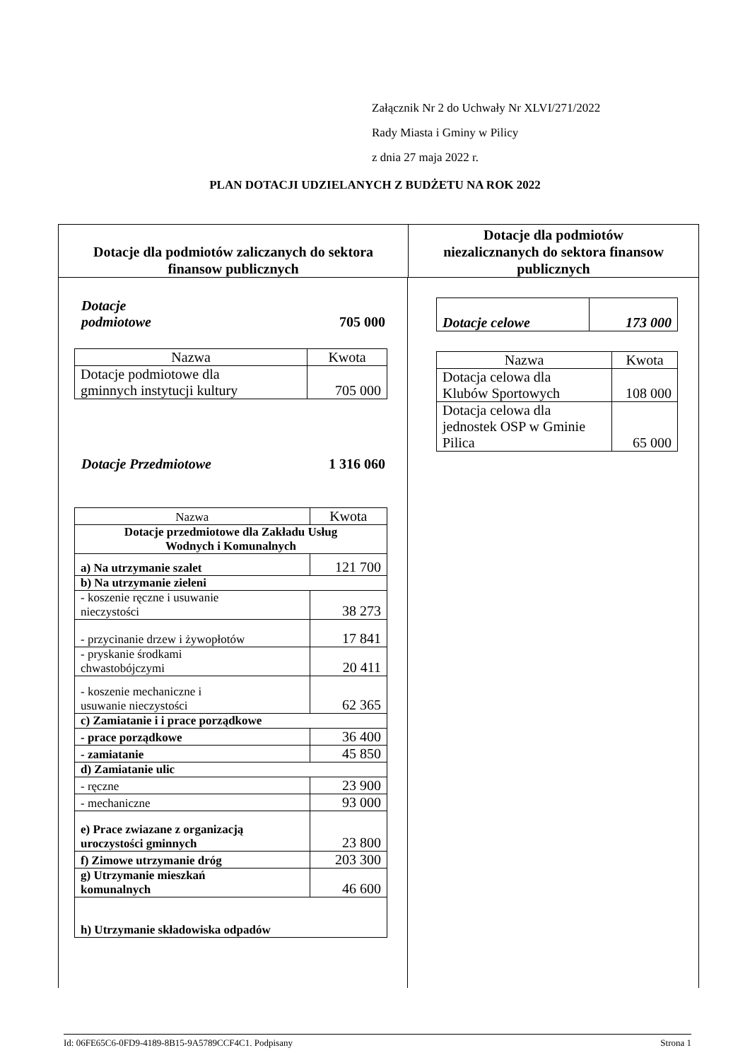Załącznik Nr 2 do Uchwały Nr XLVI/271/2022
Rady Miasta i Gminy w Pilicy
z dnia 27 maja 2022 r.
PLAN DOTACJI UDZIELANYCH Z BUDŻETU NA ROK 2022
Dotacje dla podmiotów zaliczanych do sektora
finansow publicznych
Dotacje dla podmiotów
niezalicznanych do sektora finansow
publicznych
Dotacje
podmiotowe 705 000
| Nazwa | Kwota |
| Dotacje podmiotowe dla gminnych instytucji kultury | 705 000 |
Dotacje Przedmiotowe 1 316 060
| Nazwa | Kwota |
| Dotacje przedmiotowe dla Zakładu Usług Wodnych i Komunalnych | |
| a) Na utrzymanie szalet | 121 700 |
| b) Na utrzymanie zieleni | |
| - koszenie ręczne i usuwanie nieczystości | 38 273 |
| - przycinanie drzew i żywopłotów | 17 841 |
| - pryskanie środkami chwastobójczymi | 20 411 |
| - koszenie mechaniczne i usuwanie nieczystości | 62 365 |
| c) Zamiatanie i i prace porządkowe | |
| - prace porządkowe | 36 400 |
| - zamiatanie | 45 850 |
| d) Zamiatanie ulic | |
| - ręczne | 23 900 |
| - mechaniczne | 93 000 |
| e) Prace zwiazane z organizacją uroczystości gminnych | 23 800 |
| f) Zimowe utrzymanie dróg | 203 300 |
| g) Utrzymanie mieszkań komunalnych | 46 600 |
| h) Utrzymanie składowiska odpadów | |
| Dotacje celowe | 173 000 |
| Nazwa | Kwota |
| Dotacja celowa dla Klubów Sportowych | 108 000 |
| Dotacja celowa dla jednostek OSP w Gminie Pilica | 65 000 |
Id: 06FE65C6-0FD9-4189-8B15-9A5789CCF4C1. Podpisany Strona 1